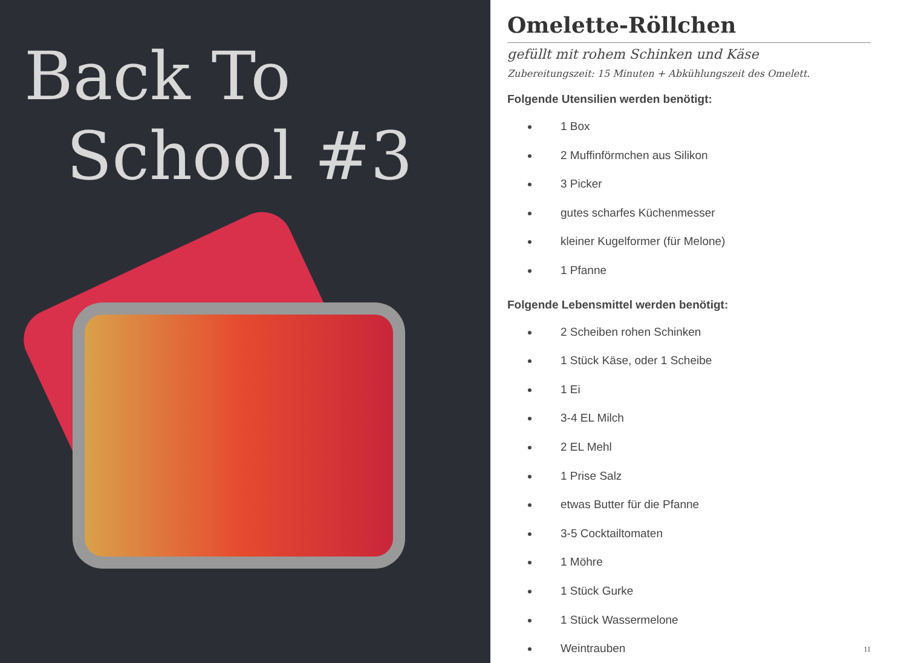Back To
School #3
Omelette-Röllchen
gefüllt mit rohem Schinken und Käse
Zubereitungszeit: 15 Minuten + Abkühlungszeit des Omelett.
Folgende Utensilien werden benötigt:
1 Box
2 Muffinförmchen aus Silikon
3 Picker
gutes scharfes Küchenmesser
kleiner Kugelformer (für Melone)
1 Pfanne
Folgende Lebensmittel werden benötigt:
2 Scheiben rohen Schinken
1 Stück Käse, oder 1 Scheibe
1 Ei
3-4 EL Milch
2 EL Mehl
1 Prise Salz
etwas Butter für die Pfanne
3-5 Cocktailtomaten
1 Möhre
1 Stück Gurke
1 Stück Wassermelone
Weintrauben
11